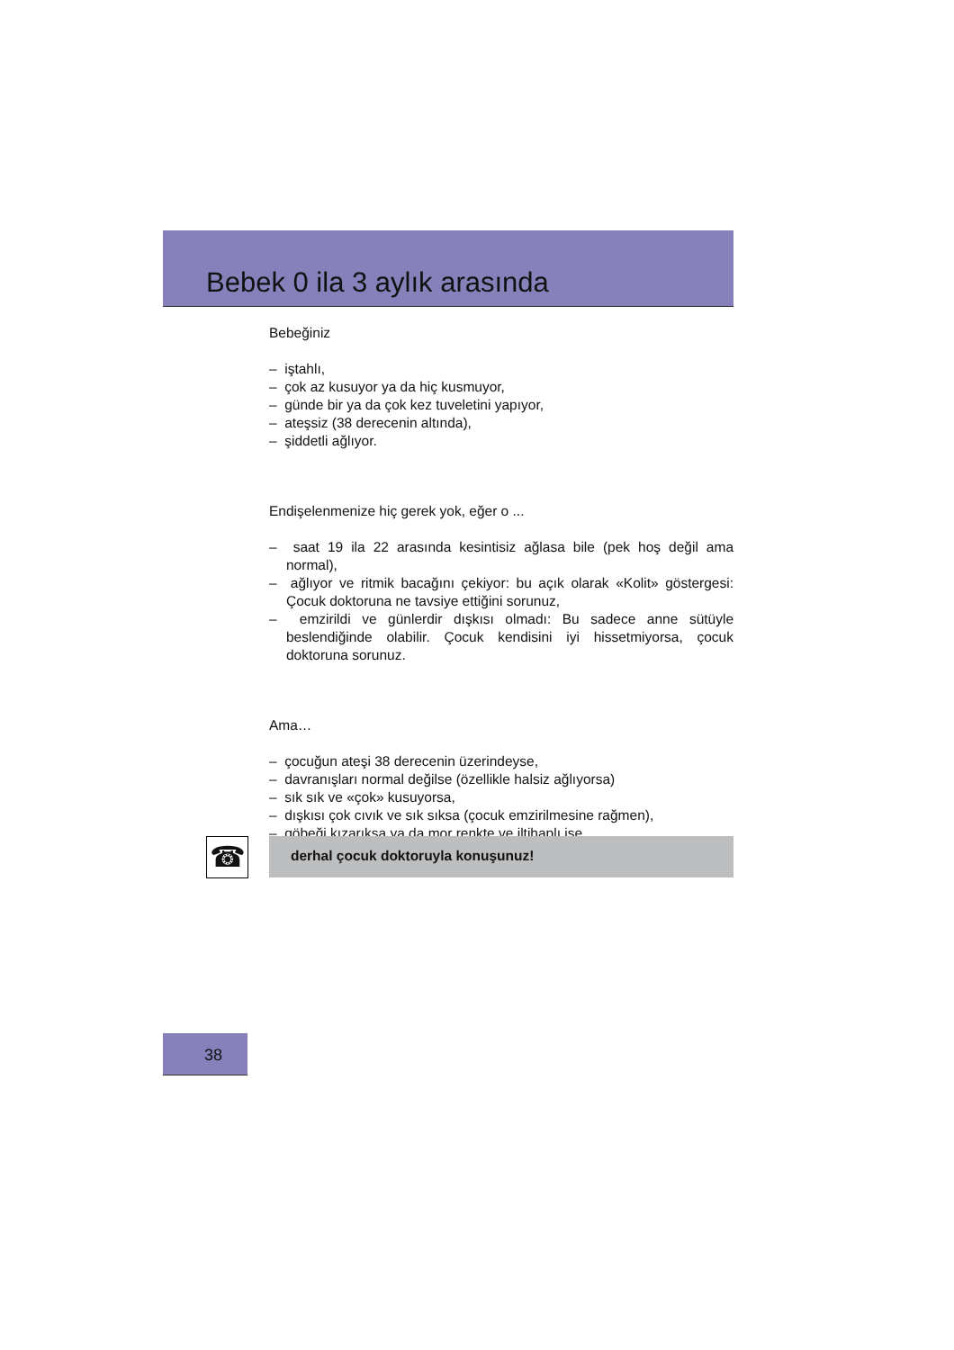Bebek 0 ila 3 aylık arasında
Bebeğiniz
– iştahlı,
– çok az kusuyor ya da hiç kusmuyor,
– günde bir ya da çok kez tuveletini yapıyor,
– ateşsiz (38 derecenin altında),
– şiddetli ağlıyor.
Endişelenmenize hiç gerek yok, eğer o ...
– saat 19 ila 22 arasında kesintisiz ağlasa bile (pek hoş değil ama normal),
– ağlıyor ve ritmik bacağını çekiyor: bu açık olarak «Kolit» göstergesi: Çocuk doktoruna ne tavsiye ettiğini sorunuz,
– emzirildi ve günlerdir dışkısı olmadı: Bu sadece anne sütüyle beslendiğinde olabilir. Çocuk kendisini iyi hissetmiyorsa, çocuk doktoruna sorunuz.
Ama…
– çocuğun ateşi 38 derecenin üzerindeyse,
– davranışları normal değilse (özellikle halsiz ağlıyorsa)
– sık sık ve «çok» kusuyorsa,
– dışkısı çok cıvık ve sık sıksa (çocuk emzirilmesine rağmen),
– göbeği kızarıksa ya da mor renkte ve iltihaplı ise,
☎ derhal çocuk doktoruyla konuşunuz!
38